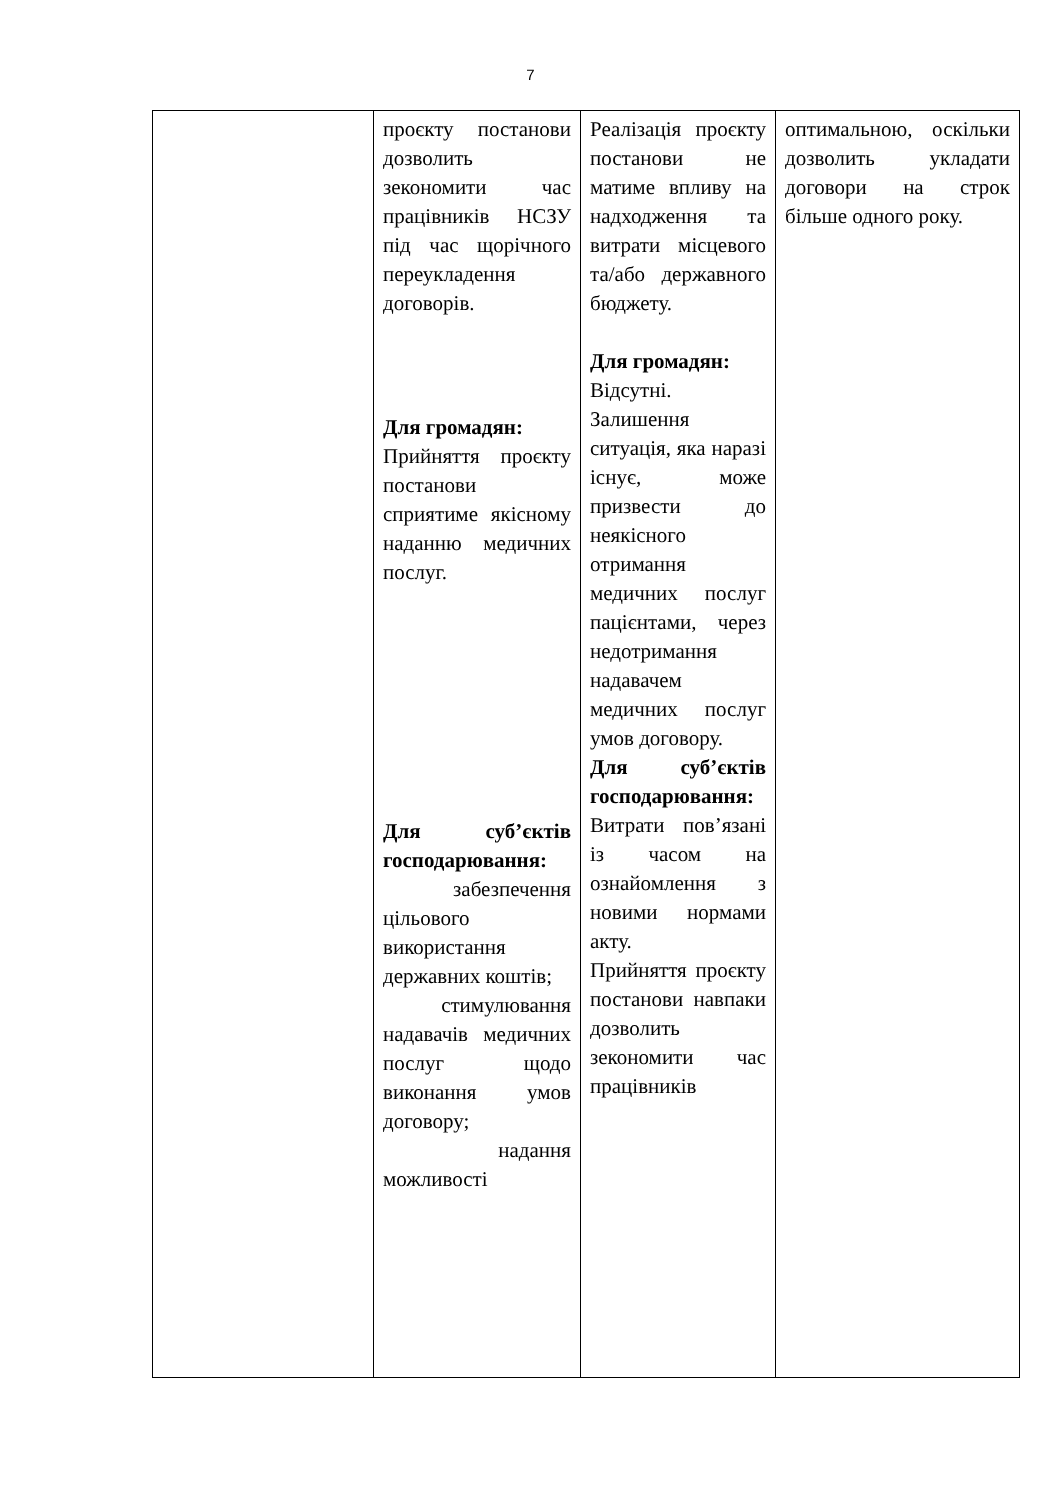7
| | проєкту постанови дозволить зекономити час працівників НСЗУ під час щорічного переукладення договорів. Для громадян: Прийняття проєкту постанови сприятиме якісному наданню медичних послуг. Для суб’єктів господарювання: забезпечення цільового використання державних коштів; стимулювання надавачів медичних послуг щодо виконання умов договору; надання можливості | Реалізація проєкту постанови не матиме впливу на надходження та витрати місцевого та/або державного бюджету. Для громадян: Відсутні. Залишення ситуація, яка наразі існує, може призвести до неякісного отримання медичних послуг пацієнтами, через недотримання надавачем медичних послуг умов договору. Для суб’єктів господарювання: Витрати пов’язані із часом на ознайомлення з новими нормами акту. Прийняття проєкту постанови навпаки дозволить зекономити час працівників | оптимальною, оскільки дозволить укладати договори на строк більше одного року. |